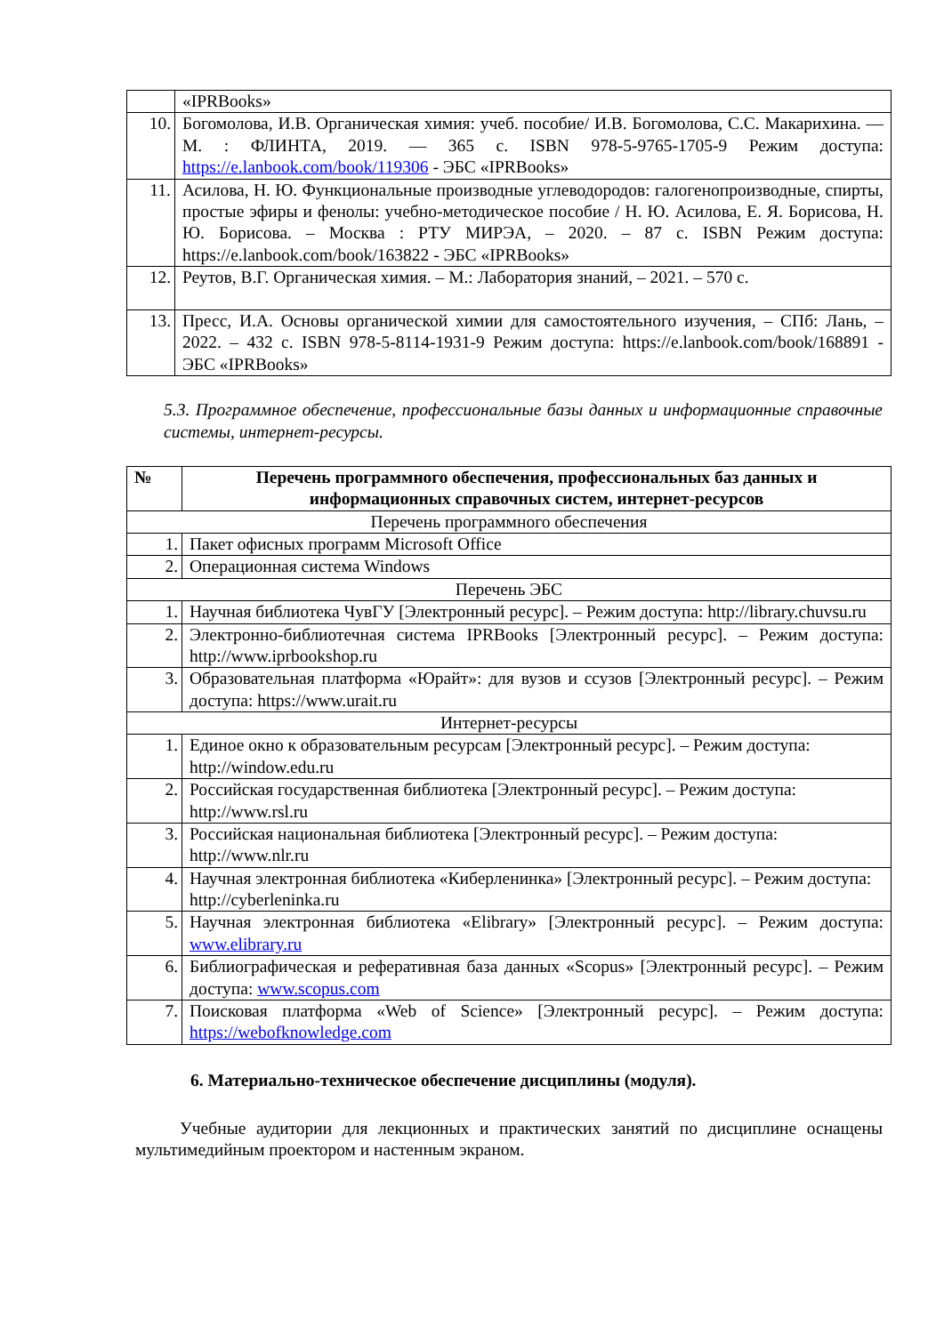| | «IPRBooks» |
| 10. | Богомолова, И.В. Органическая химия: учеб. пособие/ И.В. Богомолова, С.С. Макарихина. — М. : ФЛИНТА, 2019. — 365 с. ISBN 978-5-9765-1705-9 Режим доступа: https://e.lanbook.com/book/119306 - ЭБС «IPRBooks» |
| 11. | Асилова, Н. Ю. Функциональные производные углеводородов: галогенопроизводные, спирты, простые эфиры и фенолы: учебно-методическое пособие / Н. Ю. Асилова, Е. Я. Борисова, Н. Ю. Борисова. – Москва : РТУ МИРЭА, – 2020. – 87 с. ISBN Режим доступа: https://e.lanbook.com/book/163822 - ЭБС «IPRBooks» |
| 12. | Реутов, В.Г. Органическая химия. – М.: Лаборатория знаний, – 2021. – 570 с. |
| 13. | Пресс, И.А. Основы органической химии для самостоятельного изучения, – СПб: Лань, – 2022. – 432 с. ISBN 978-5-8114-1931-9 Режим доступа: https://e.lanbook.com/book/168891 - ЭБС «IPRBooks» |
5.3. Программное обеспечение, профессиональные базы данных и информационные справочные системы, интернет-ресурсы.
| № | Перечень программного обеспечения, профессиональных баз данных и информационных справочных систем, интернет-ресурсов |
| --- | --- |
| Перечень программного обеспечения | |
| 1. | Пакет офисных программ Microsoft Office |
| 2. | Операционная система Windows |
| Перечень ЭБС | |
| 1. | Научная библиотека ЧувГУ [Электронный ресурс]. – Режим доступа: http://library.chuvsu.ru |
| 2. | Электронно-библиотечная система IPRBooks [Электронный ресурс]. – Режим доступа: http://www.iprbookshop.ru |
| 3. | Образовательная платформа «Юрайт»: для вузов и ссузов [Электронный ресурс]. – Режим доступа: https://www.urait.ru |
| Интернет-ресурсы | |
| 1. | Единое окно к образовательным ресурсам [Электронный ресурс]. – Режим доступа: http://window.edu.ru |
| 2. | Российская государственная библиотека [Электронный ресурс]. – Режим доступа: http://www.rsl.ru |
| 3. | Российская национальная библиотека [Электронный ресурс]. – Режим доступа: http://www.nlr.ru |
| 4. | Научная электронная библиотека «Киберленинка» [Электронный ресурс]. – Режим доступа: http://cyberleninka.ru |
| 5. | Научная электронная библиотека «Elibrary» [Электронный ресурс]. – Режим доступа: www.elibrary.ru |
| 6. | Библиографическая и реферативная база данных «Scopus» [Электронный ресурс]. – Режим доступа: www.scopus.com |
| 7. | Поисковая платформа «Web of Science» [Электронный ресурс]. – Режим доступа: https://webofknowledge.com |
6. Материально-техническое обеспечение дисциплины (модуля).
Учебные аудитории для лекционных и практических занятий по дисциплине оснащены мультимедийным проектором и настенным экраном.